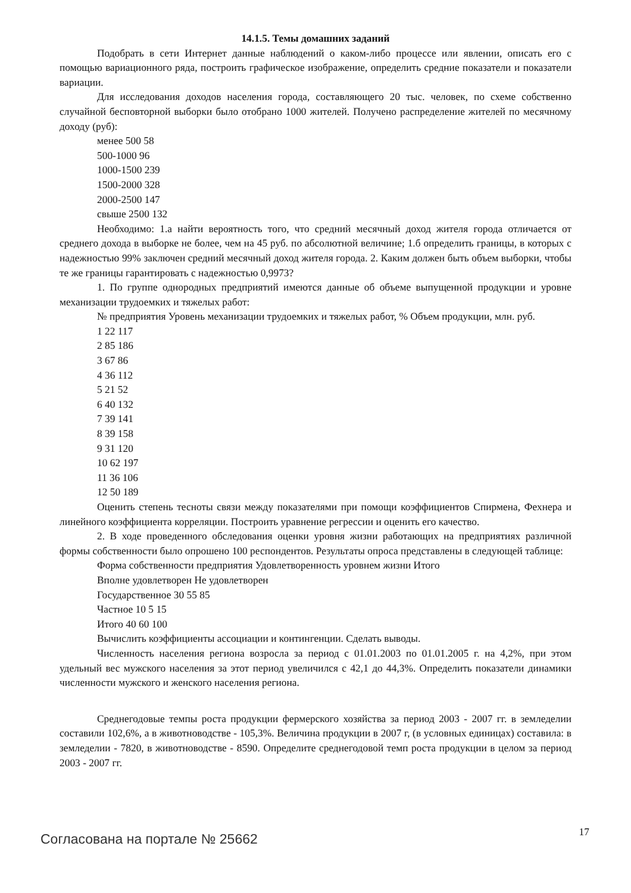14.1.5. Темы домашних заданий
Подобрать в сети Интернет данные наблюдений о каком-либо процессе или явлении, описать его с помощью вариационного ряда, построить графическое изображение, определить средние показатели и показатели вариации.
Для исследования доходов населения города, составляющего 20 тыс. человек, по схеме собственно случайной бесповторной выборки было отобрано 1000 жителей. Получено распределение жителей по месячному доходу (руб):
менее 500 58
500-1000 96
1000-1500 239
1500-2000 328
2000-2500 147
свыше 2500 132
Необходимо: 1.а найти вероятность того, что средний месячный доход жителя города отличается от среднего дохода в выборке не более, чем на 45 руб. по абсолютной величине; 1.б определить границы, в которых с надежностью 99% заключен средний месячный доход жителя города. 2. Каким должен быть объем выборки, чтобы те же границы гарантировать с надежностью 0,9973?
1. По группе однородных предприятий имеются данные об объеме выпущенной продукции и уровне механизации трудоемких и тяжелых работ:
№ предприятия Уровень механизации трудоемких и тяжелых работ, % Объем продукции, млн. руб.
1 22 117
2 85 186
3 67 86
4 36 112
5 21 52
6 40 132
7 39 141
8 39 158
9 31 120
10 62 197
11 36 106
12 50 189
Оценить степень тесноты связи между показателями при помощи коэффициентов Спирмена, Фехнера и линейного коэффициента корреляции. Построить уравнение регрессии и оценить его качество.
2. В ходе проведенного обследования оценки уровня жизни работающих на предприятиях различной формы собственности было опрошено 100 респондентов. Результаты опроса представлены в следующей таблице:
Форма собственности предприятия Удовлетворенность уровнем жизни Итого
Вполне удовлетворен Не удовлетворен
Государственное 30 55 85
Частное 10 5 15
Итого 40 60 100
Вычислить коэффициенты ассоциации и контингенции. Сделать выводы.
Численность населения региона возросла за период с 01.01.2003 по 01.01.2005 г. на 4,2%, при этом удельный вес мужского населения за этот период увеличился с 42,1 до 44,3%. Определить показатели динамики численности мужского и женского населения региона.
Среднегодовые темпы роста продукции фермерского хозяйства за период 2003 - 2007 гг. в земледелии составили 102,6%, а в животноводстве - 105,3%. Величина продукции в 2007 г, (в условных единицах) составила: в земледелии - 7820, в животноводстве - 8590. Определите среднегодовой темп роста продукции в целом за период 2003 - 2007 гг.
Согласована на портале № 25662 17